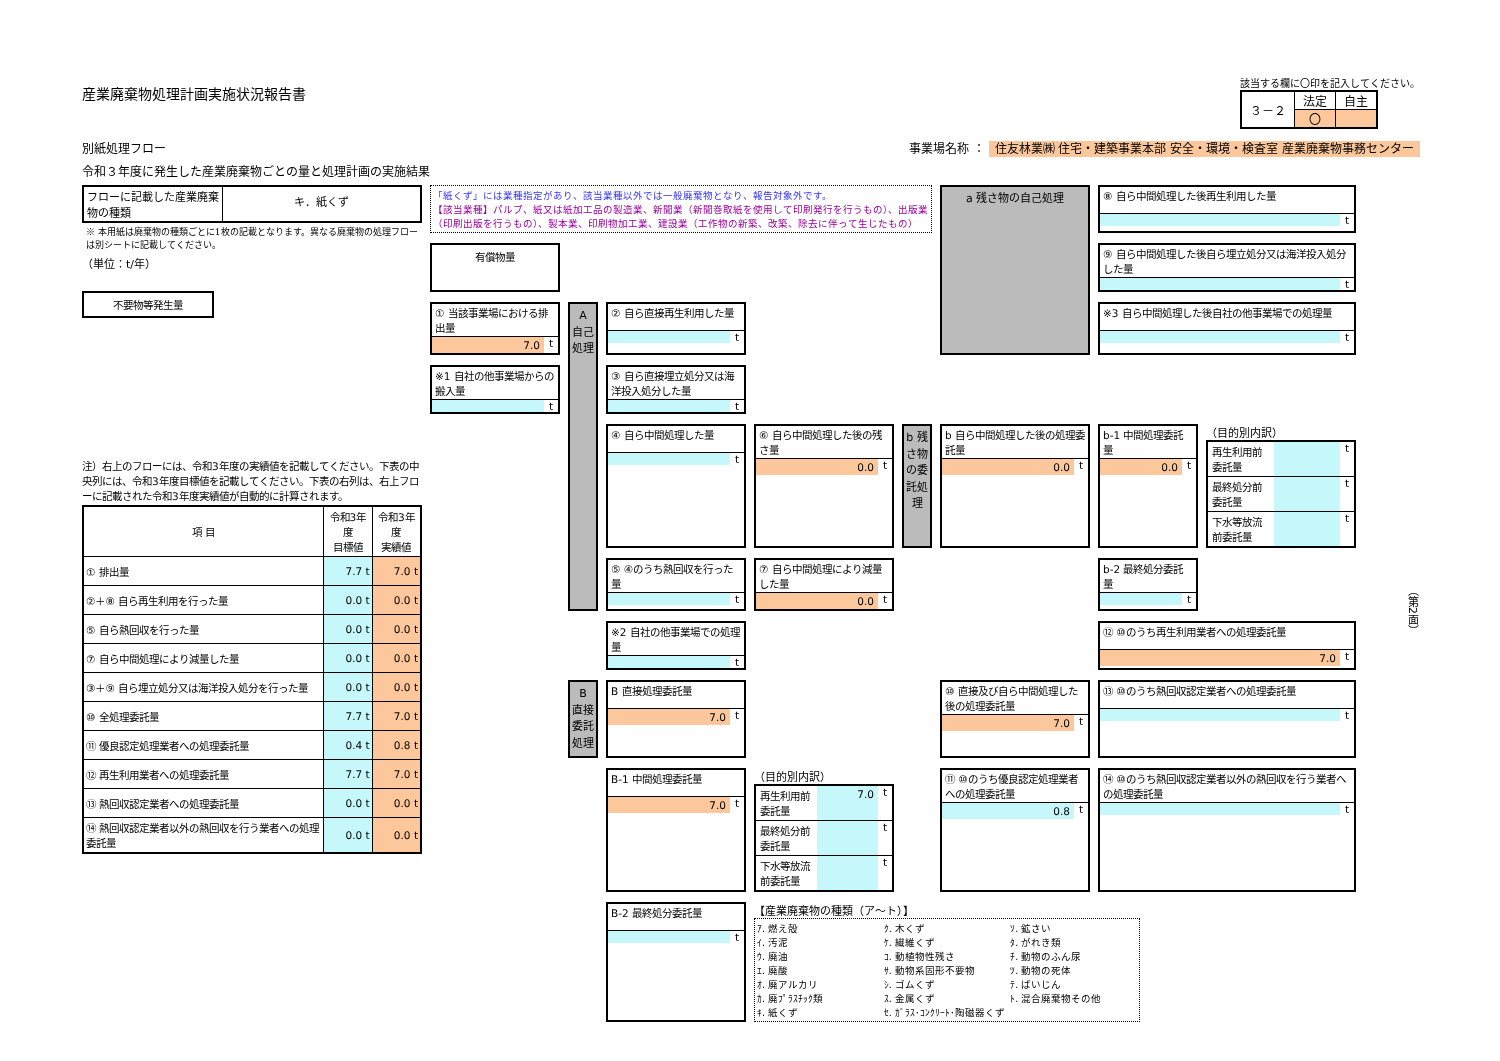産業廃棄物処理計画実施状況報告書
該当する欄に〇印を記入してください。
| ３－２ | 法定 | 自主 |
| | 〇 | |
別紙処理フロー 事業場名称 ： 住友林業㈱ 住宅・建築事業本部 安全・環境・検査室 産業廃棄物事務センター
令和３年度に発生した産業廃棄物ごとの量と処理計画の実施結果
フローに記載した産業廃棄
物の種類
キ．紙くず
※ 本用紙は廃棄物の種類ごとに1枚の記載となります。異なる廃棄物の処理フローは別シートに記載してください。
（単位：t/年）
不要物等発生量
注）右上のフローには、令和3年度の実績値を記載してください。下表の中央列には、令和3年度目標値を記載してください。下表の右列は、右上フローに記載された令和3年度実績値が自動的に計算されます。
| 項 目 | 令和3年度 目標値 | 令和3年度 実績値 |
| --- | --- | --- |
| ① 排出量 | 7.7 t | 7.0 t |
| ②＋⑧ 自ら再生利用を行った量 | 0.0 t | 0.0 t |
| ⑤ 自ら熱回収を行った量 | 0.0 t | 0.0 t |
| ⑦ 自ら中間処理により減量した量 | 0.0 t | 0.0 t |
| ③＋⑨ 自ら埋立処分又は海洋投入処分を行った量 | 0.0 t | 0.0 t |
| ⑩ 全処理委託量 | 7.7 t | 7.0 t |
| ⑪ 優良認定処理業者への処理委託量 | 0.4 t | 0.8 t |
| ⑫ 再生利用業者への処理委託量 | 7.7 t | 7.0 t |
| ⑬ 熱回収認定業者への処理委託量 | 0.0 t | 0.0 t |
| ⑭ 熱回収認定業者以外の熱回収を行う業者への処理委託量 | 0.0 t | 0.0 t |
「紙くず」には業種指定があり、該当業種以外では一般廃棄物となり、報告対象外です。
【該当業種】パルプ、紙又は紙加工品の製造業、新聞業（新聞巻取紙を使用して印刷発行を行うもの）、出版業（印刷出版を行うもの）、製本業、印刷物加工業、建設業（工作物の新築、改築、除去に伴って生じたもの）
a 残さ物の自己処理
⑧ 自ら中間処理した後再生利用した量
t
有償物量
⑨ 自ら中間処理した後自ら埋立処分又は海洋投入処分した量
t
① 当該事業場における排出量
7.0 t
A 自己処理
② 自ら直接再生利用した量
t
※3 自ら中間処理した後自社の他事業場での処理量
t
※1 自社の他事業場からの搬入量
t
③ 自ら直接埋立処分又は海洋投入処分した量
t
④ 自ら中間処理した量
t
⑥ 自ら中間処理した後の残さ量
0.0 t
b 残さ物の委託処理
b 自ら中間処理した後の処理委託量
0.0 t
b-1 中間処理委託量
0.0 t
（目的別内訳）
再生利用前委託量 t
最終処分前委託量 t
下水等放流前委託量 t
⑤ ④のうち熱回収を行った量
t
⑦ 自ら中間処理により減量した量
0.0 t
b-2 最終処分委託量
t
※2 自社の他事業場での処理量
t
⑫ ⑩のうち再生利用業者への処理委託量
7.0 t
B 直接委託処理
B 直接処理委託量
7.0 t
⑩ 直接及び自ら中間処理した後の処理委託量
7.0 t
⑬ ⑩のうち熱回収認定業者への処理委託量
t
B-1 中間処理委託量
7.0 t
（目的別内訳）
再生利用前委託量 7.0 t
最終処分前委託量 t
下水等放流前委託量 t
⑪ ⑩のうち優良認定処理業者への処理委託量
0.8 t
⑭ ⑩のうち熱回収認定業者以外の熱回収を行う業者への処理委託量
t
B-2 最終処分委託量
t
【産業廃棄物の種類（ア～ト）】
ｱ. 燃え殻
ｸ. 木くず
ｿ. 鉱さい
ｲ. 汚泥
ｹ. 繊維くず
ﾀ. がれき類
ｳ. 廃油
ｺ. 動植物性残さ
ﾁ. 動物のふん尿
ｴ. 廃酸
ｻ. 動物系固形不要物
ﾂ. 動物の死体
ｵ. 廃アルカリ
ｼ. ゴムくず
ﾃ. ばいじん
ｶ. 廃ﾌﾟﾗｽﾁｯｸ類
ｽ. 金属くず
ﾄ. 混合廃棄物その他
ｷ. 紙くず
ｾ. ｶﾞﾗｽ･ｺﾝｸﾘｰﾄ･陶磁器くず
（第2面）